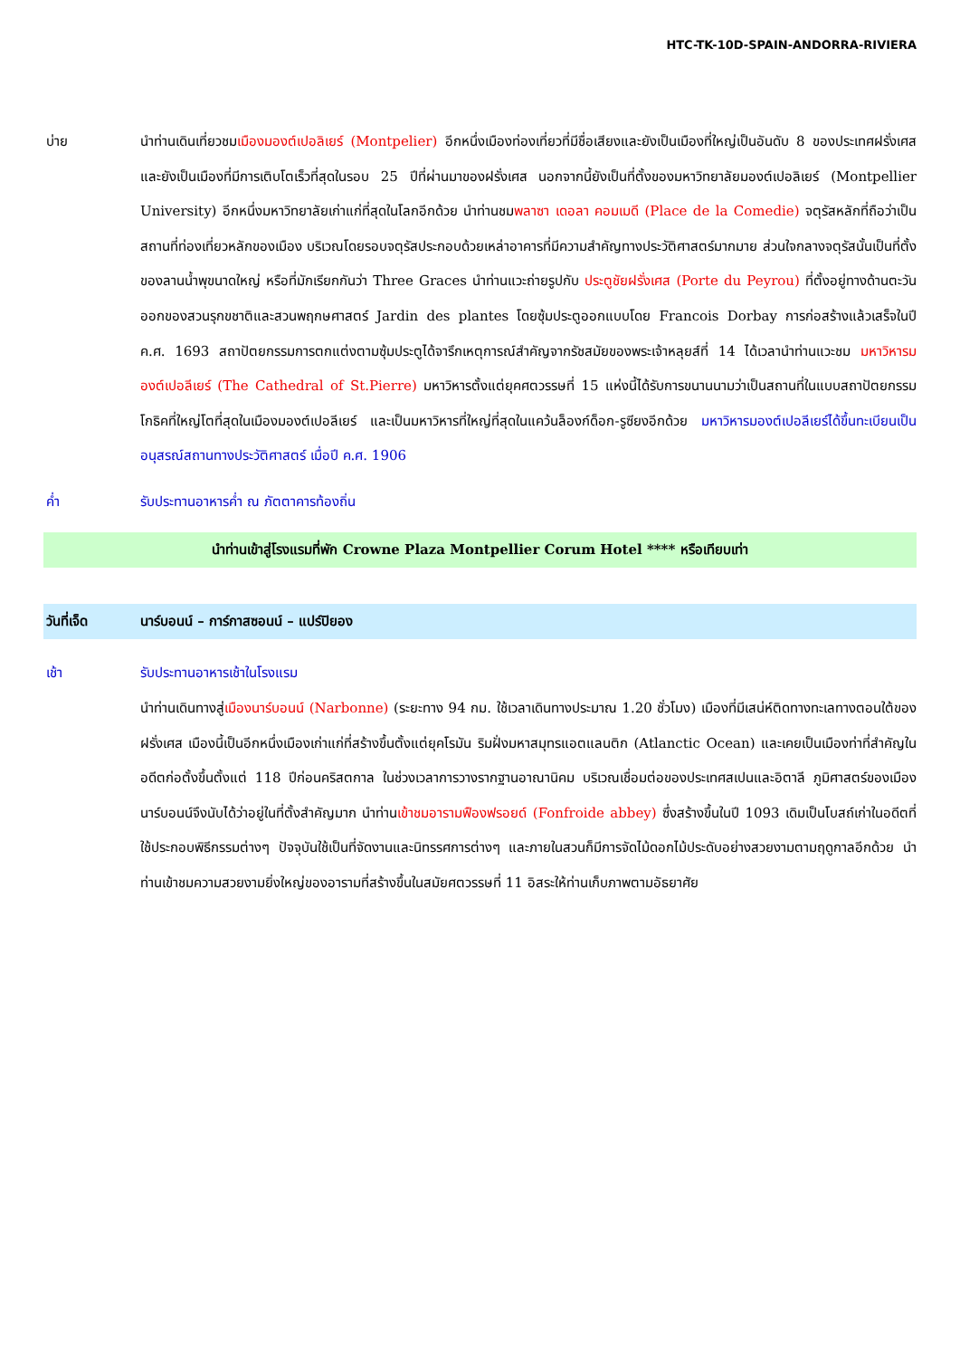HTC-TK-10D-SPAIN-ANDORRA-RIVIERA
บ่าย นำท่านเดินเที่ยวชมเมืองมองต์เปอลิเยร์ (Montpelier) อีกหนึ่งเมืองท่องเที่ยวที่มีชื่อเสียงและยังเป็นเมืองที่ใหญ่เป็นอันดับ 8 ของประเทศฝรั่งเศส และยังเป็นเมืองที่มีการเติบโตเร็วที่สุดในรอบ 25 ปีที่ผ่านมาของฝรั่งเศส นอกจากนี้ยังเป็นที่ตั้งของมหาวิทยาลัยมองต์เปอลิเยร์ (Montpellier University) อีกหนึ่งมหาวิทยาลัยเก่าแก่ที่สุดในโลกอีกด้วย นำท่านชมพลาซา เดอลา คอมเมดี (Place de la Comedie) จตุรัสหลักที่ถือว่าเป็นสถานที่ท่องเที่ยวหลักของเมือง บริเวณโดยรอบจตุรัสประกอบด้วยเหล่าอาคารที่มีความสำคัญทางประวัติศาสตร์มากมาย ส่วนใจกลางจตุรัสนั้นเป็นที่ตั้งของลานน้ำพุขนาดใหญ่ หรือที่มักเรียกกันว่า Three Graces นำท่านแวะถ่ายรูปกับ ประตูชัยฝรั่งเศส (Porte du Peyrou) ที่ตั้งอยู่ทางด้านตะวันออกของสวนรุกขชาติและสวนพฤกษศาสตร์ Jardin des plantes โดยซุ้มประตูออกแบบโดย Francois Dorbay การก่อสร้างแล้วเสร็จในปี ค.ศ. 1693 สถาปัตยกรรมการตกแต่งตามซุ้มประตูได้จารึกเหตุการณ์สำคัญจากรัชสมัยของพระเจ้าหลุยส์ที่ 14 ได้เวลานำท่านแวะชม มหาวิหารมองต์เปอลีเยร์ (The Cathedral of St.Pierre) มหาวิหารตั้งแต่ยุคศตวรรษที่ 15 แห่งนี้ได้รับการขนานนามว่าเป็นสถานที่ในแบบสถาปัตยกรรมโกธิคที่ใหญ่โตที่สุดในเมืองมองต์เปอลีเยร์ และเป็นมหาวิหารที่ใหญ่ที่สุดในแคว้นล็องก์ด็อก-รูซียงอีกด้วย มหาวิหารมองต์เปอลีเยร์ได้ขึ้นทะเบียนเป็นอนุสรณ์สถานทางประวัติศาสตร์ เมื่อปี ค.ศ. 1906
ค่ำ
รับประทานอาหารค่ำ ณ ภัตตาคารท้องถิ่น
นำท่านเข้าสู่โรงแรมที่พัก Crowne Plaza Montpellier Corum Hotel **** หรือเทียบเท่า
วันที่เจ็ด นาร์บอนน์ – การ์กาสซอนน์ – แปร์ปิยอง
เช้า
รับประทานอาหารเช้าในโรงแรม
นำท่านเดินทางสู่เมืองนาร์บอนน์ (Narbonne) (ระยะทาง 94 กม. ใช้เวลาเดินทางประมาณ 1.20 ชั่วโมง) เมืองที่มีเสน่ห์ติดทางทะเลทางตอนใต้ของฝรั่งเศส เมืองนี้เป็นอีกหนึ่งเมืองเก่าแก่ที่สร้างขึ้นตั้งแต่ยุคโรมัน ริมฝั่งมหาสมุทรแอตแลนติก (Atlanctic Ocean) และเคยเป็นเมืองท่าที่สำคัญในอดีตก่อตั้งขึ้นตั้งแต่ 118 ปีก่อนคริสตกาล ในช่วงเวลาการวางรากฐานอาณานิคม บริเวณเชื่อมต่อของประเทศสเปนและอิตาลี ภูมิศาสตร์ของเมืองนาร์บอนน์จึงนับได้ว่าอยู่ในที่ตั้งสำคัญมาก นำท่านเข้าชมอารามฟืองฟรอยด์ (Fonfroide abbey) ซึ่งสร้างขึ้นในปี 1093 เดิมเป็นโบสถ์เก่าในอดีตที่ใช้ประกอบพิธีกรรมต่างๆ ปัจจุบันใช้เป็นที่จัดงานและนิทรรศการต่างๆ และภายในสวนก็มีการจัดไม้ดอกไม้ประดับอย่างสวยงามตามฤดูกาลอีกด้วย นำท่านเข้าชมความสวยงามยิ่งใหญ่ของอารามที่สร้างขึ้นในสมัยศตวรรษที่ 11 อิสระให้ท่านเก็บภาพตามอัธยาศัย